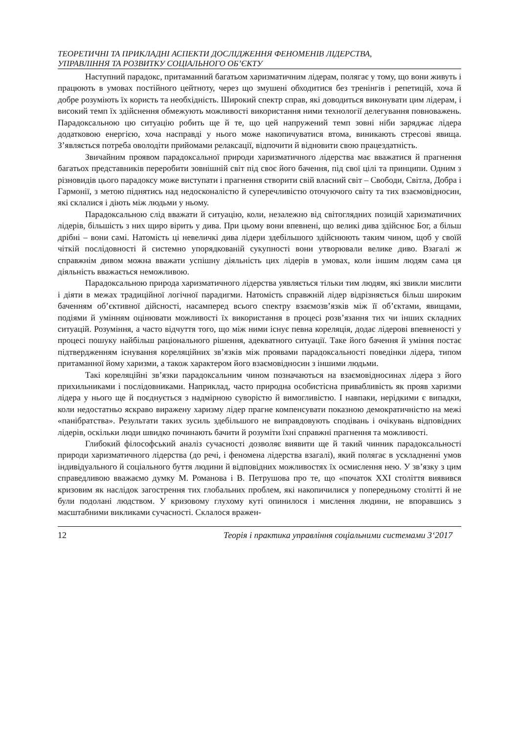ТЕОРЕТИЧНІ ТА ПРИКЛАДНІ АСПЕКТИ ДОСЛІДЖЕННЯ ФЕНОМЕНІВ ЛІДЕРСТВА,
УПРАВЛІННЯ ТА РОЗВИТКУ СОЦІАЛЬНОГО ОБ’ЄКТУ
Наступний парадокс, притаманний багатьом харизматичним лідерам, полягає у тому, що вони живуть і працюють в умовах постійного цейтноту, через що змушені обходитися без тренінгів і репетицій, хоча й добре розуміють їх користь та необхідність. Широкий спектр справ, які доводиться виконувати цим лідерам, і високий темп їх здійснення обмежують можливості використання ними технології делегування повноважень. Парадоксальною цю ситуацію робить ще й те, що цей напружений темп зовні ніби заряджає лідера додатковою енергією, хоча насправді у нього може накопичуватися втома, виникають стресові явища. З’являється потреба оволодіти прийомами релаксації, відпочити й відновити свою працездатність.
Звичайним проявом парадоксальної природи харизматичного лідерства має вважатися й прагнення багатьох представників переробити зовнішній світ під своє його бачення, під свої цілі та принципи. Одним з різновидів цього парадоксу може виступати і прагнення створити свій власний світ – Свободи, Світла, Добра і Гармонії, з метою піднятись над недосконалістю й суперечливістю оточуючого світу та тих взаємовідносин, які склалися і діють між людьми у ньому.
Парадоксальною слід вважати й ситуацію, коли, незалежно від світоглядних позицій харизматичних лідерів, більшість з них щиро вірить у дива. При цьому вони впевнені, що великі дива здійснює Бог, а більш дрібні – вони самі. Натомість ці невеличкі дива лідери здебільшого здійснюють таким чином, щоб у своїй чіткій послідовності й системно упорядкованій сукупності вони утворювали велике диво. Взагалі ж справжнім дивом можна вважати успішну діяльність цих лідерів в умовах, коли іншим людям сама ця діяльність вважається неможливою.
Парадоксальною природа харизматичного лідерства уявляється тільки тим людям, які звикли мислити і діяти в межах традиційної логічної парадигми. Натомість справжній лідер відрізняється більш широким баченням об’єктивної дійсності, насамперед всього спектру взаємозв’язків між її об’єктами, явищами, подіями й умінням оцінювати можливості їх використання в процесі розв’язання тих чи інших складних ситуацій. Розуміння, а часто відчуття того, що між ними існує певна кореляція, додає лідерові впевненості у процесі пошуку найбільш раціонального рішення, адекватного ситуації. Таке його бачення й уміння постає підтвердженням існування кореляційних зв’язків між проявами парадоксальності поведінки лідера, типом притаманної йому харизми, а також характером його взаємовідносин з іншими людьми.
Такі кореляційні зв’язки парадоксальним чином позначаються на взаємовідносинах лідера з його прихильниками і послідовниками. Наприклад, часто природна особистісна привабливість як прояв харизми лідера у нього ще й поєднується з надмірною суворістю й вимогливістю. І навпаки, нерідкими є випадки, коли недостатньо яскраво виражену харизму лідер прагне компенсувати показною демократичністю на межі «панібратства». Результати таких зусиль здебільшого не виправдовують сподівань і очікувань відповідних лідерів, оскільки люди швидко починають бачити й розуміти їхні справжні прагнення та можливості.
Глибокий філософський аналіз сучасності дозволяє виявити ще й такий чинник парадоксальності природи харизматичного лідерства (до речі, і феномена лідерства взагалі), який полягає в ускладненні умов індивідуального й соціального буття людини й відповідних можливостях їх осмислення нею. У зв’язку з цим справедливою вважаємо думку М. Романова і В. Петрушова про те, що «початок XXI століття виявився кризовим як наслідок загострення тих глобальних проблем, які накопичилися у попередньому столітті й не були подолані людством. У кризовому глухому куті опинилося і мислення людини, не впоравшись з масштабними викликами сучасності. Склалося вражен-
12 Теорія і практика управління соціальними системами 3‘2017